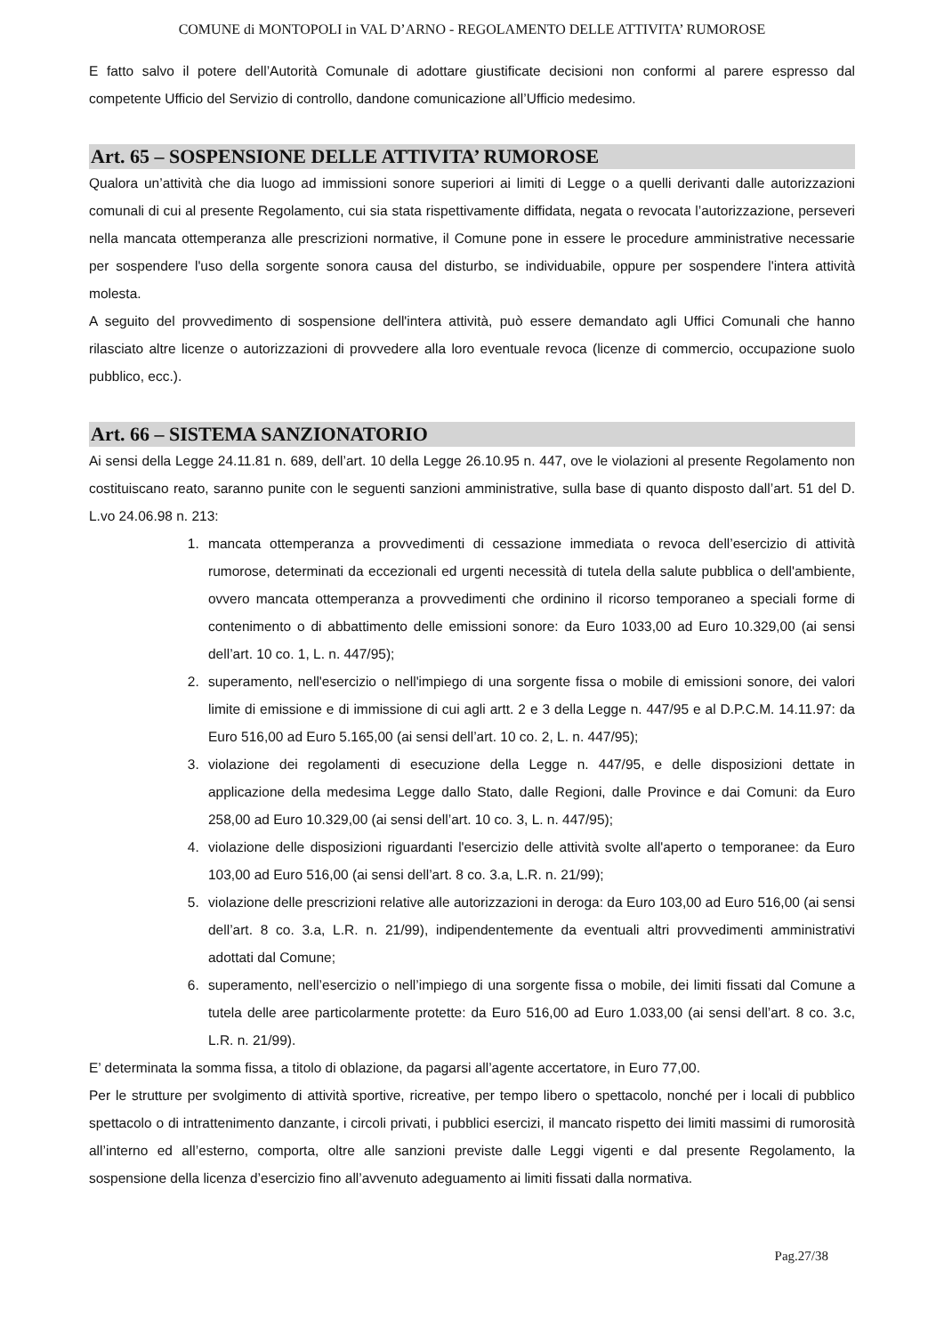COMUNE di MONTOPOLI in VAL D’ARNO - REGOLAMENTO DELLE ATTIVITA’ RUMOROSE
E fatto salvo il potere dell’Autorità Comunale di adottare giustificate decisioni non conformi al parere espresso dal competente Ufficio del Servizio di controllo, dandone comunicazione all’Ufficio medesimo.
Art. 65 – SOSPENSIONE DELLE ATTIVITA’ RUMOROSE
Qualora un’attività che dia luogo ad immissioni sonore superiori ai limiti di Legge o a quelli derivanti dalle autorizzazioni comunali di cui al presente Regolamento, cui sia stata rispettivamente diffidata, negata o revocata l’autorizzazione, perseveri nella mancata ottemperanza alle prescrizioni normative, il Comune pone in essere le procedure amministrative necessarie per sospendere l'uso della sorgente sonora causa del disturbo, se individuabile, oppure per sospendere l'intera attività molesta.
A seguito del provvedimento di sospensione dell'intera attività, può essere demandato agli Uffici Comunali che hanno rilasciato altre licenze o autorizzazioni di provvedere alla loro eventuale revoca (licenze di commercio, occupazione suolo pubblico, ecc.).
Art. 66 – SISTEMA SANZIONATORIO
Ai sensi della Legge 24.11.81 n. 689, dell’art. 10 della Legge 26.10.95 n. 447, ove le violazioni al presente Regolamento non costituiscano reato, saranno punite con le seguenti sanzioni amministrative, sulla base di quanto disposto dall’art. 51 del D. L.vo 24.06.98 n. 213:
1. mancata ottemperanza a provvedimenti di cessazione immediata o revoca dell’esercizio di attività rumorose, determinati da eccezionali ed urgenti necessità di tutela della salute pubblica o dell'ambiente, ovvero mancata ottemperanza a provvedimenti che ordinino il ricorso temporaneo a speciali forme di contenimento o di abbattimento delle emissioni sonore: da Euro 1033,00 ad Euro 10.329,00 (ai sensi dell’art. 10 co. 1, L. n. 447/95);
2. superamento, nell'esercizio o nell'impiego di una sorgente fissa o mobile di emissioni sonore, dei valori limite di emissione e di immissione di cui agli artt. 2 e 3 della Legge n. 447/95 e al D.P.C.M. 14.11.97: da Euro 516,00 ad Euro 5.165,00 (ai sensi dell’art. 10 co. 2, L. n. 447/95);
3. violazione dei regolamenti di esecuzione della Legge n. 447/95, e delle disposizioni dettate in applicazione della medesima Legge dallo Stato, dalle Regioni, dalle Province e dai Comuni: da Euro 258,00 ad Euro 10.329,00 (ai sensi dell’art. 10 co. 3, L. n. 447/95);
4. violazione delle disposizioni riguardanti l'esercizio delle attività svolte all'aperto o temporanee: da Euro 103,00 ad Euro 516,00 (ai sensi dell’art. 8 co. 3.a, L.R. n. 21/99);
5. violazione delle prescrizioni relative alle autorizzazioni in deroga: da Euro 103,00 ad Euro 516,00 (ai sensi dell’art. 8 co. 3.a, L.R. n. 21/99), indipendentemente da eventuali altri provvedimenti amministrativi adottati dal Comune;
6. superamento, nell’esercizio o nell’impiego di una sorgente fissa o mobile, dei limiti fissati dal Comune a tutela delle aree particolarmente protette: da Euro 516,00 ad Euro 1.033,00 (ai sensi dell’art. 8 co. 3.c, L.R. n. 21/99).
E’ determinata la somma fissa, a titolo di oblazione, da pagarsi all’agente accertatore, in Euro 77,00.
Per le strutture per svolgimento di attività sportive, ricreative, per tempo libero o spettacolo, nonché per i locali di pubblico spettacolo o di intrattenimento danzante, i circoli privati, i pubblici esercizi, il mancato rispetto dei limiti massimi di rumorosità all’interno ed all’esterno, comporta, oltre alle sanzioni previste dalle Leggi vigenti e dal presente Regolamento, la sospensione della licenza d’esercizio fino all’avvenuto adeguamento ai limiti fissati dalla normativa.
Pag.27/38